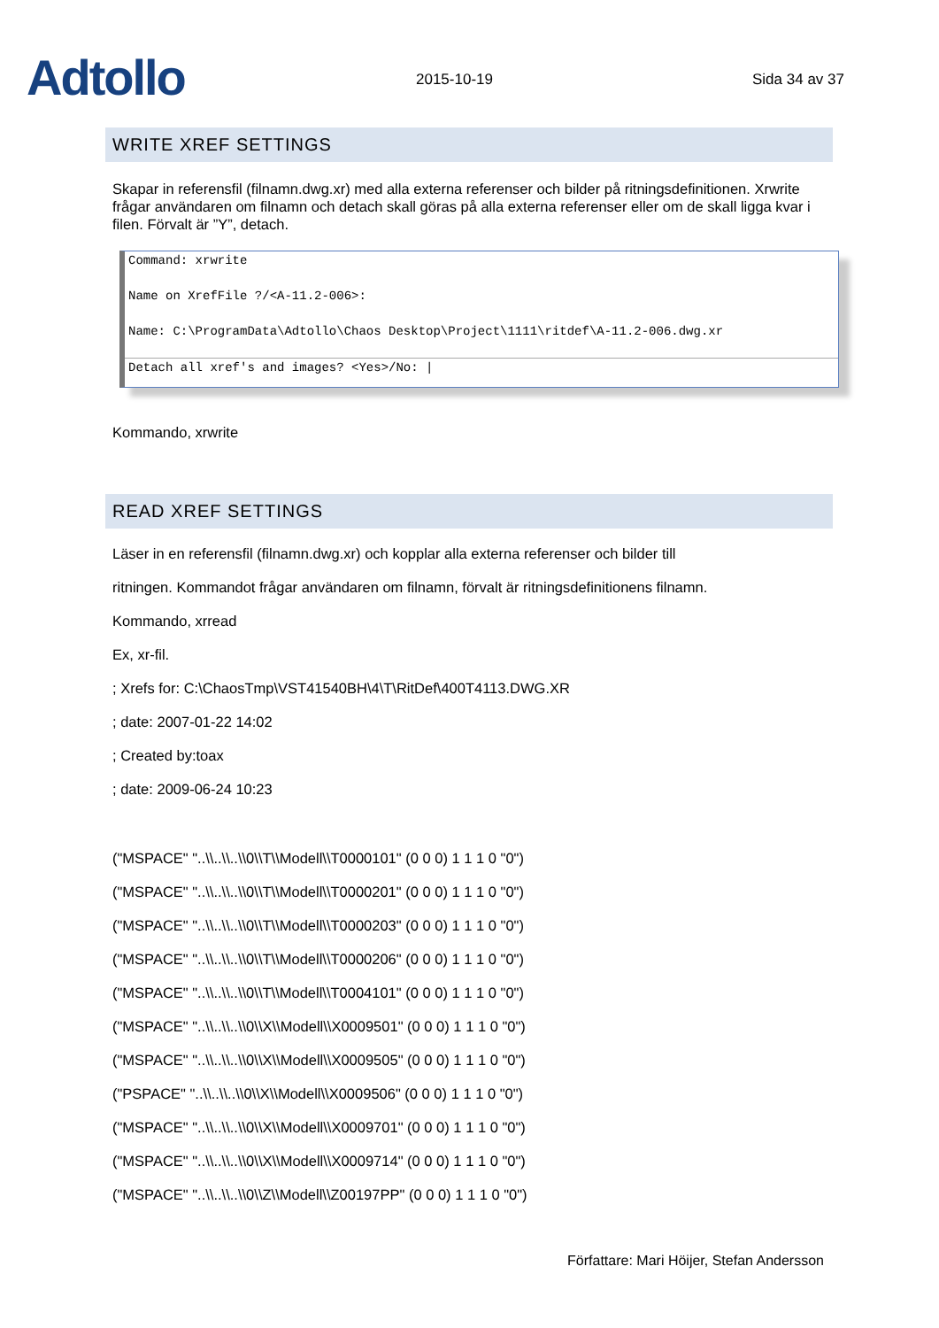Adtollo
2015-10-19
Sida 34 av 37
WRITE XREF SETTINGS
Skapar in referensfil (filnamn.dwg.xr) med alla externa referenser och bilder på ritningsdefinitionen. Xrwrite frågar användaren om filnamn och detach skall göras på alla externa referenser eller om de skall ligga kvar i filen. Förvalt är ”Y”, detach.
Command: xrwrite
Name on XrefFile ?/<A-11.2-006>:
Name: C:\ProgramData\Adtollo\Chaos Desktop\Project\1111\ritdef\A-11.2-006.dwg.xr
Detach all xref's and images? <Yes>/No: |
Kommando, xrwrite
READ XREF SETTINGS
Läser in en referensfil (filnamn.dwg.xr) och kopplar alla externa referenser och bilder till
ritningen. Kommandot frågar användaren om filnamn, förvalt är ritningsdefinitionens filnamn.
Kommando, xrread
Ex, xr-fil.
; Xrefs for: C:\ChaosTmp\VST41540BH\4\T\RitDef\400T4113.DWG.XR
; date: 2007-01-22 14:02
; Created by:toax
; date: 2009-06-24 10:23
("MSPACE" "..\\..\\..\\0\\T\\Modell\\T0000101" (0 0 0) 1 1 1 0 "0")
("MSPACE" "..\\..\\..\\0\\T\\Modell\\T0000201" (0 0 0) 1 1 1 0 "0")
("MSPACE" "..\\..\\..\\0\\T\\Modell\\T0000203" (0 0 0) 1 1 1 0 "0")
("MSPACE" "..\\..\\..\\0\\T\\Modell\\T0000206" (0 0 0) 1 1 1 0 "0")
("MSPACE" "..\\..\\..\\0\\T\\Modell\\T0004101" (0 0 0) 1 1 1 0 "0")
("MSPACE" "..\\..\\..\\0\\X\\Modell\\X0009501" (0 0 0) 1 1 1 0 "0")
("MSPACE" "..\\..\\..\\0\\X\\Modell\\X0009505" (0 0 0) 1 1 1 0 "0")
("PSPACE" "..\\..\\..\\0\\X\\Modell\\X0009506" (0 0 0) 1 1 1 0 "0")
("MSPACE" "..\\..\\..\\0\\X\\Modell\\X0009701" (0 0 0) 1 1 1 0 "0")
("MSPACE" "..\\..\\..\\0\\X\\Modell\\X0009714" (0 0 0) 1 1 1 0 "0")
("MSPACE" "..\\..\\..\\0\\Z\\Modell\\Z00197PP" (0 0 0) 1 1 1 0 "0")
Författare: Mari Höijer, Stefan Andersson